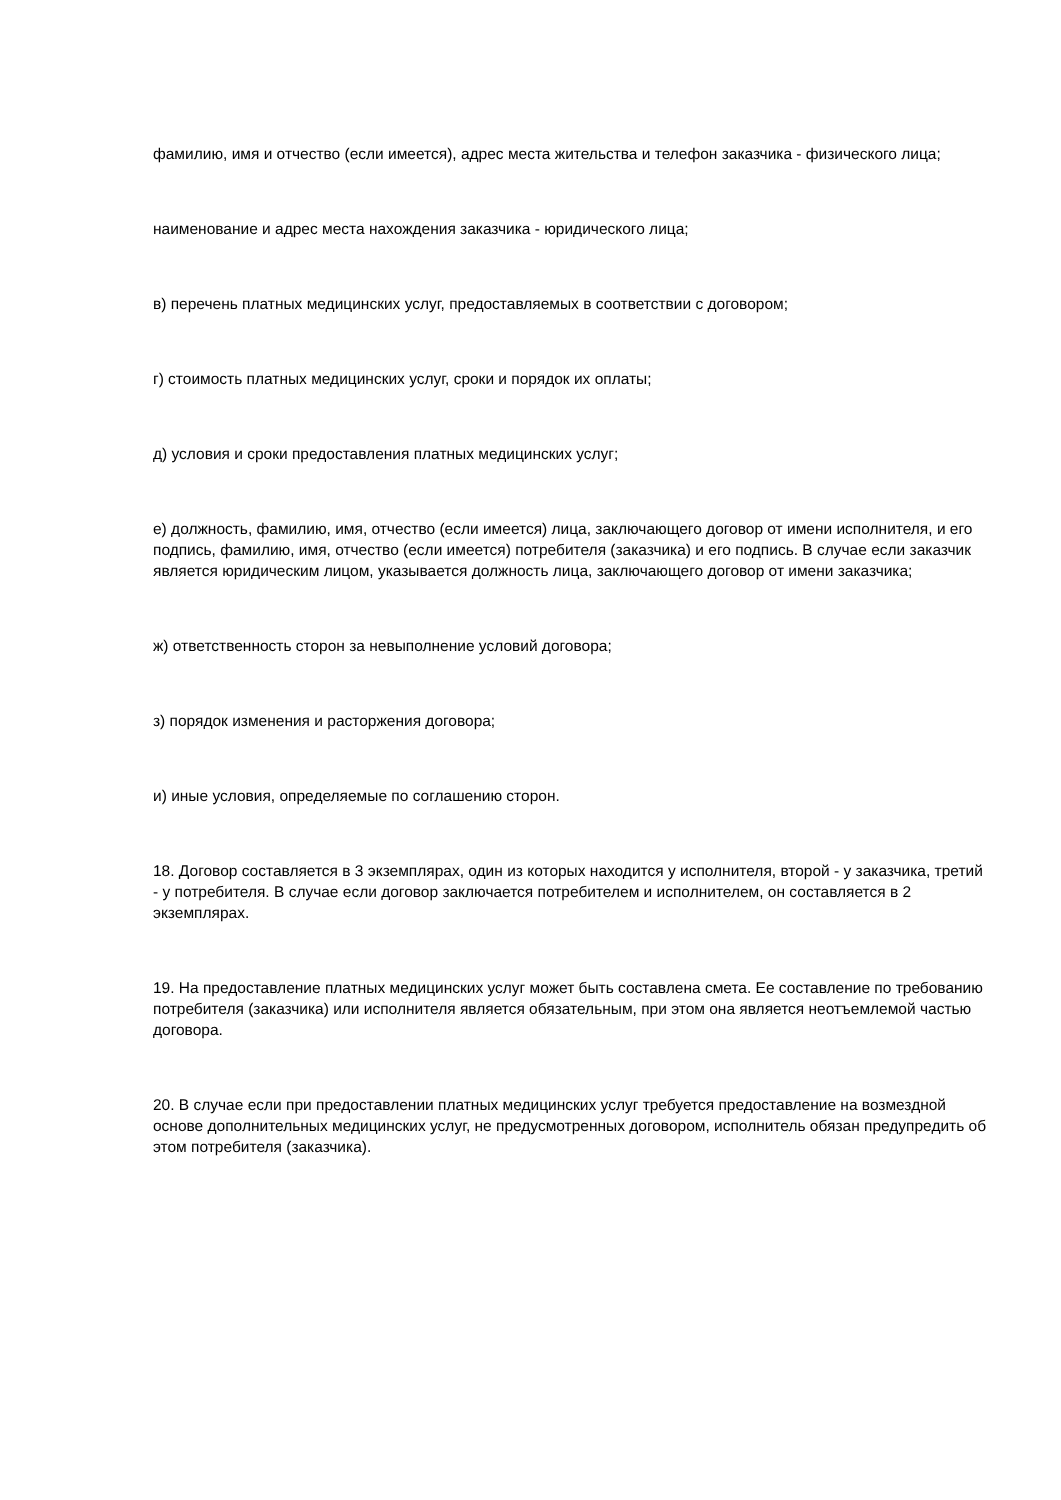фамилию, имя и отчество (если имеется), адрес места жительства и телефон заказчика - физического лица;
наименование и адрес места нахождения заказчика - юридического лица;
в) перечень платных медицинских услуг, предоставляемых в соответствии с договором;
г) стоимость платных медицинских услуг, сроки и порядок их оплаты;
д) условия и сроки предоставления платных медицинских услуг;
е) должность, фамилию, имя, отчество (если имеется) лица, заключающего договор от имени исполнителя, и его подпись, фамилию, имя, отчество (если имеется) потребителя (заказчика) и его подпись. В случае если заказчик является юридическим лицом, указывается должность лица, заключающего договор от имени заказчика;
ж) ответственность сторон за невыполнение условий договора;
з) порядок изменения и расторжения договора;
и) иные условия, определяемые по соглашению сторон.
18. Договор составляется в 3 экземплярах, один из которых находится у исполнителя, второй - у заказчика, третий - у потребителя. В случае если договор заключается потребителем и исполнителем, он составляется в 2 экземплярах.
19. На предоставление платных медицинских услуг может быть составлена смета. Ее составление по требованию потребителя (заказчика) или исполнителя является обязательным, при этом она является неотъемлемой частью договора.
20. В случае если при предоставлении платных медицинских услуг требуется предоставление на возмездной основе дополнительных медицинских услуг, не предусмотренных договором, исполнитель обязан предупредить об этом потребителя (заказчика).